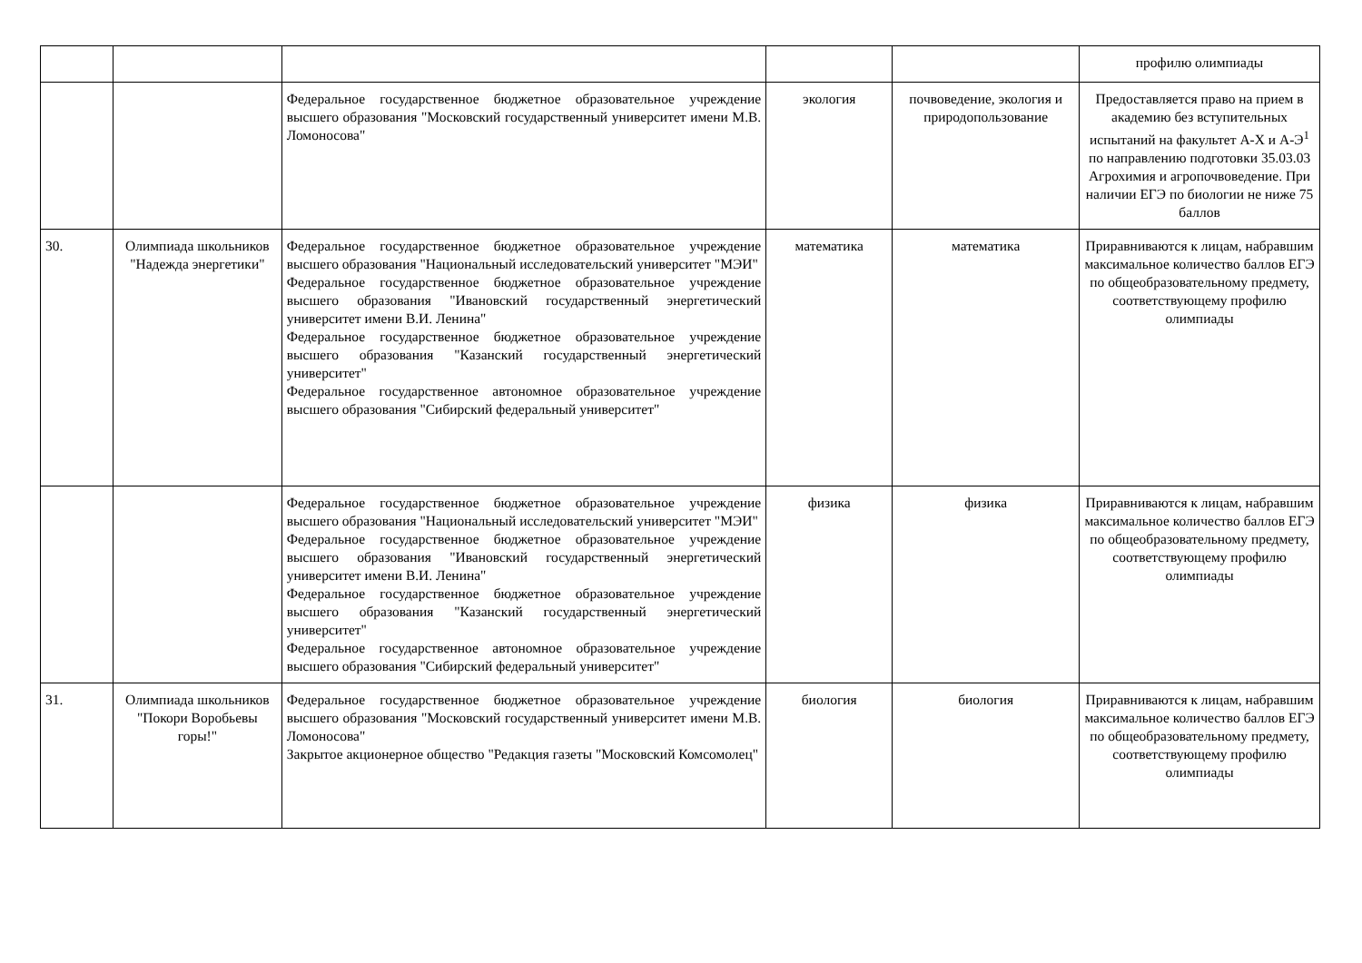| | | | | | профилю олимпиады |
| | | Федеральное государственное бюджетное образовательное учреждение высшего образования "Московский государственный университет имени М.В. Ломоносова" | экология | почвоведение, экология и природопользование | Предоставляется право на прием в академию без вступительных испытаний на факультет А-Х и А-Э<sup>1</sup> по направлению подготовки 35.03.03 Агрохимия и агропочвоведение. При наличии ЕГЭ по биологии не ниже 75 баллов |
| 30. | Олимпиада школьников "Надежда энергетики" | Федеральное государственное бюджетное образовательное учреждение высшего образования "Национальный исследовательский университет "МЭИ" Федеральное государственное бюджетное образовательное учреждение высшего образования "Ивановский государственный энергетический университет имени В.И. Ленина" Федеральное государственное бюджетное образовательное учреждение высшего образования "Казанский государственный энергетический университет" Федеральное государственное автономное образовательное учреждение высшего образования "Сибирский федеральный университет" | математика | математика | Приравниваются к лицам, набравшим максимальное количество баллов ЕГЭ по общеобразовательному предмету, соответствующему профилю олимпиады |
| | | Федеральное государственное бюджетное образовательное учреждение высшего образования "Национальный исследовательский университет "МЭИ" Федеральное государственное бюджетное образовательное учреждение высшего образования "Ивановский государственный энергетический университет имени В.И. Ленина" Федеральное государственное бюджетное образовательное учреждение высшего образования "Казанский государственный энергетический университет" Федеральное государственное автономное образовательное учреждение высшего образования "Сибирский федеральный университет" | физика | физика | Приравниваются к лицам, набравшим максимальное количество баллов ЕГЭ по общеобразовательному предмету, соответствующему профилю олимпиады |
| 31. | Олимпиада школьников "Покори Воробьевы горы!" | Федеральное государственное бюджетное образовательное учреждение высшего образования "Московский государственный университет имени М.В. Ломоносова" Закрытое акционерное общество "Редакция газеты "Московский Комсомолец" | биология | биология | Приравниваются к лицам, набравшим максимальное количество баллов ЕГЭ по общеобразовательному предмету, соответствующему профилю олимпиады |